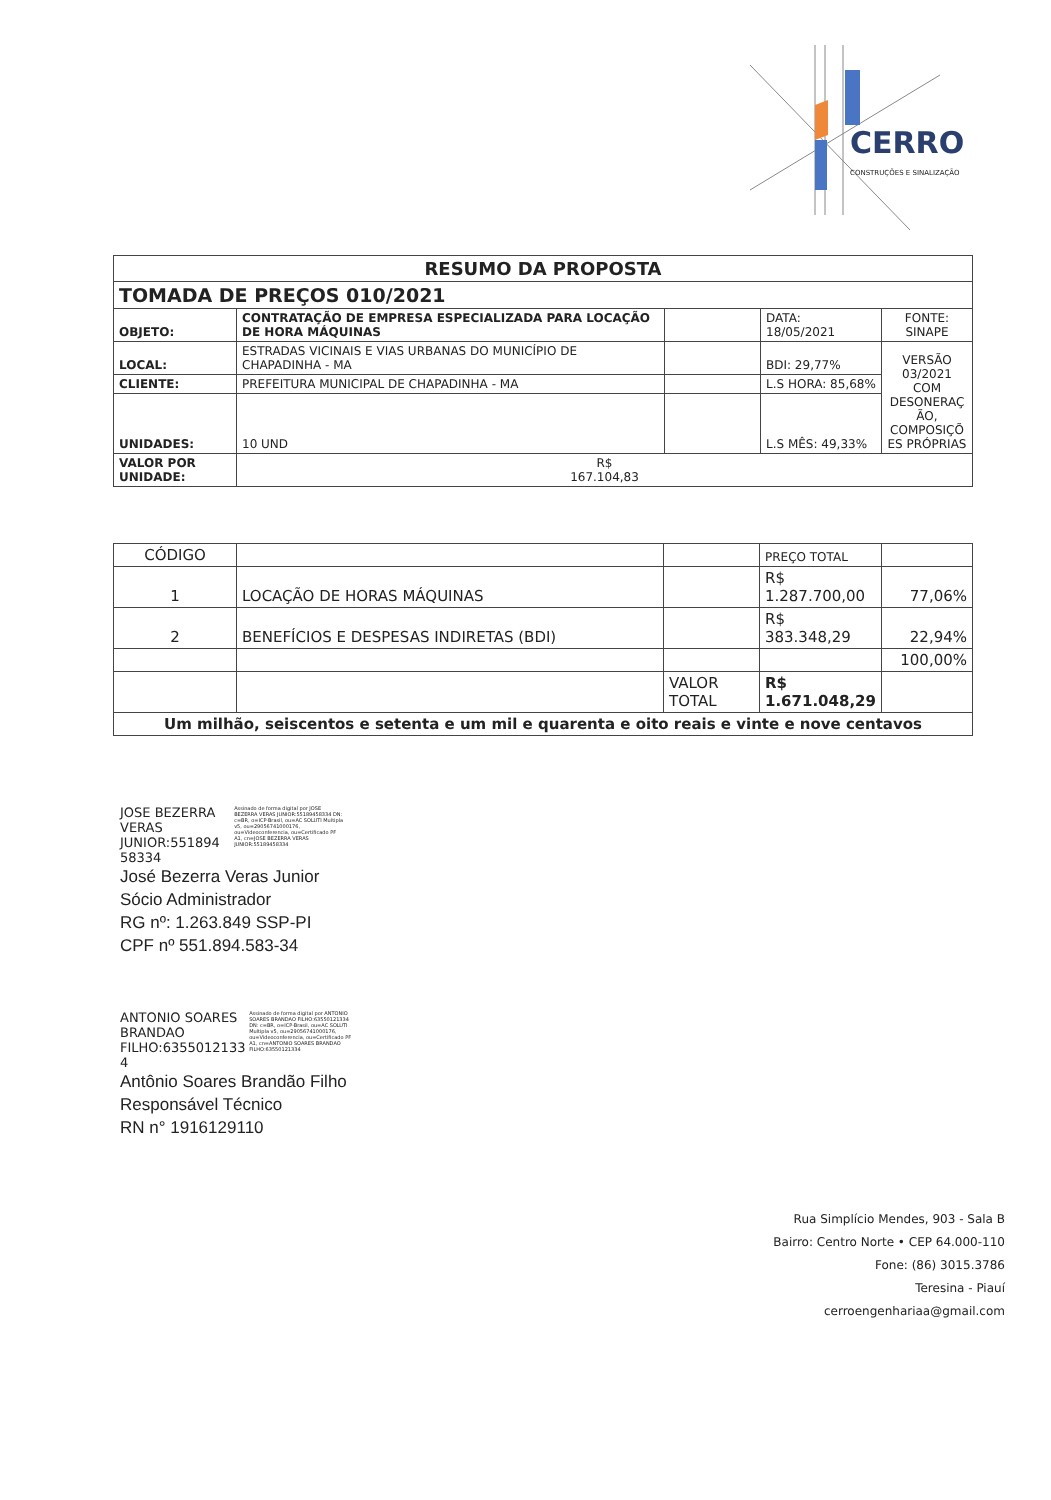CERRO
CONSTRUÇÕES E SINALIZAÇÃO
| RESUMO DA PROPOSTA | | | | |
| --- | --- | --- | --- | --- |
| TOMADA DE PREÇOS 010/2021 | | | | |
| OBJETO: | CONTRATAÇÃO DE EMPRESA ESPECIALIZADA PARA LOCAÇÃO DE HORA MÁQUINAS | | DATA: 18/05/2021 | FONTE: SINAPE |
| LOCAL: | ESTRADAS VICINAIS E VIAS URBANAS DO MUNICÍPIO DE CHAPADINHA - MA | | BDI: 29,77% | VERSÃO 03/2021 COM DESONERAÇ ÃO, COMPOSIÇÕ ES PRÓPRIAS |
| CLIENTE: | PREFEITURA MUNICIPAL DE CHAPADINHA - MA | | L.S HORA: 85,68% | |
| UNIDADES: | 10 UND | | L.S MÊS: 49,33% | |
| VALOR POR UNIDADE: | R$ 167.104,83 | | | |
| CÓDIGO | | | PREÇO TOTAL | |
| 1 | LOCAÇÃO DE HORAS MÁQUINAS | | R$ 1.287.700,00 | 77,06% |
| 2 | BENEFÍCIOS E DESPESAS INDIRETAS (BDI) | | R$ 383.348,29 | 22,94% |
| | | | | 100,00% |
| | | VALOR TOTAL | R$ 1.671.048,29 | |
| Um milhão, seiscentos e setenta e um mil e quarenta e oito reais e vinte e nove centavos | | | | |
JOSE BEZERRA VERAS JUNIOR:551894 58334 Assinado de forma digital por JOSE BEZERRA VERAS JUNIOR:55189458334 DN: c=BR, o=ICP-Brasil, ou=AC SOLUTI Multipla v5, ou=29056741000176, ou=Videoconferencia, ou=Certificado PF A1, cn=JOSE BEZERRA VERAS JUNIOR:55189458334
José Bezerra Veras Junior
Sócio Administrador
RG nº: 1.263.849 SSP-PI
CPF nº 551.894.583-34
ANTONIO SOARES BRANDAO FILHO:6355012133 4 Assinado de forma digital por ANTONIO SOARES BRANDAO FILHO:63550121334 DN: c=BR, o=ICP-Brasil, ou=AC SOLUTI Multipla v5, ou=29056741000176, ou=Videoconferencia, ou=Certificado PF A1, cn=ANTONIO SOARES BRANDAO FILHO:63550121334
Antônio Soares Brandão Filho
Responsável Técnico
RN n° 1916129110
Rua Simplício Mendes, 903 - Sala B
Bairro: Centro Norte • CEP 64.000-110
Fone: (86) 3015.3786
Teresina - Piauí
cerroengenhariaa@gmail.com